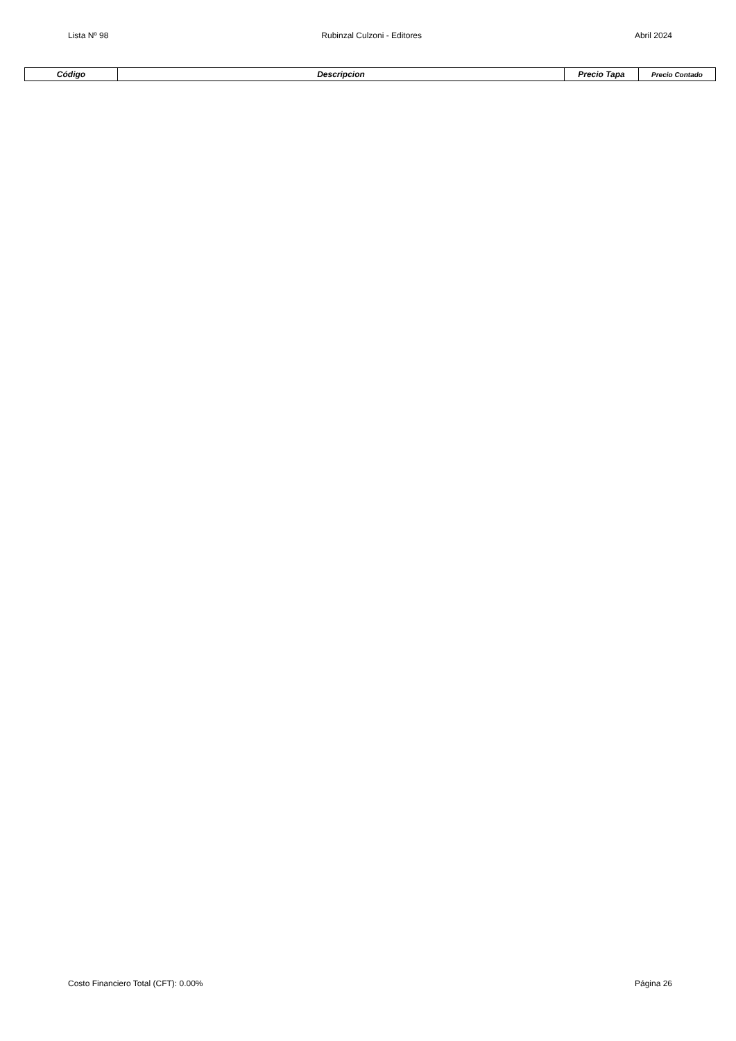Lista Nº 98 Rubinzal Culzoni - Editores Abril 2024
| Código | Descripcion | Precio Tapa | Precio Contado |
| --- | --- | --- | --- |
Costo Financiero Total (CFT): 0.00% Página 26